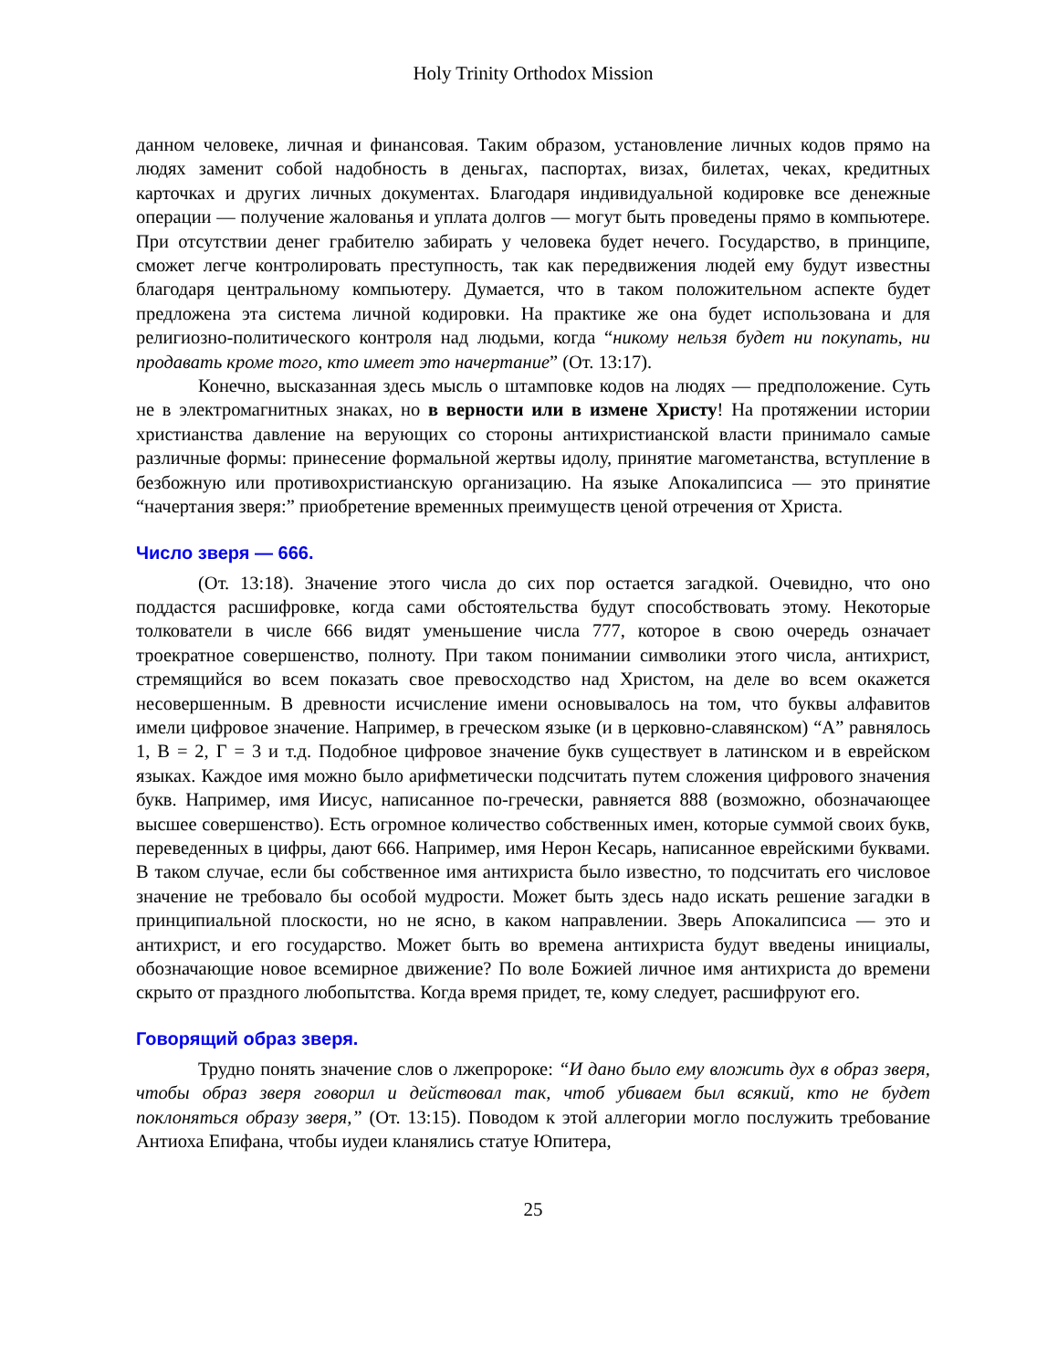Holy Trinity Orthodox Mission
данном человеке, личная и финансовая. Таким образом, установление личных кодов прямо на людях заменит собой надобность в деньгах, паспортах, визах, билетах, чеках, кредитных карточках и других личных документах. Благодаря индивидуальной кодировке все денежные операции — получение жалованья и уплата долгов — могут быть проведены прямо в компьютере. При отсутствии денег грабителю забирать у человека будет нечего. Государство, в принципе, сможет легче контролировать преступность, так как передвижения людей ему будут известны благодаря центральному компьютеру. Думается, что в таком положительном аспекте будет предложена эта система личной кодировки. На практике же она будет использована и для религиозно-политического контроля над людьми, когда “никому нельзя будет ни покупать, ни продавать кроме того, кто имеет это начертание” (От. 13:17).
Конечно, высказанная здесь мысль о штамповке кодов на людях — предположение. Суть не в электромагнитных знаках, но в верности или в измене Христу! На протяжении истории христианства давление на верующих со стороны антихристианской власти принимало самые различные формы: принесение формальной жертвы идолу, принятие магометанства, вступление в безбожную или противохристианскую организацию. На языке Апокалипсиса — это принятие “начертания зверя:” приобретение временных преимуществ ценой отречения от Христа.
Число зверя — 666.
(От. 13:18). Значение этого числа до сих пор остается загадкой. Очевидно, что оно поддастся расшифровке, когда сами обстоятельства будут способствовать этому. Некоторые толкователи в числе 666 видят уменьшение числа 777, которое в свою очередь означает троекратное совершенство, полноту. При таком понимании символики этого числа, антихрист, стремящийся во всем показать свое превосходство над Христом, на деле во всем окажется несовершенным. В древности исчисление имени основывалось на том, что буквы алфавитов имели цифровое значение. Например, в греческом языке (и в церковно-славянском) “А” равнялось 1, В = 2, Г = 3 и т.д. Подобное цифровое значение букв существует в латинском и в еврейском языках. Каждое имя можно было арифметически подсчитать путем сложения цифрового значения букв. Например, имя Иисус, написанное по-гречески, равняется 888 (возможно, обозначающее высшее совершенство). Есть огромное количество собственных имен, которые суммой своих букв, переведенных в цифры, дают 666. Например, имя Нерон Кесарь, написанное еврейскими буквами. В таком случае, если бы собственное имя антихриста было известно, то подсчитать его числовое значение не требовало бы особой мудрости. Может быть здесь надо искать решение загадки в принципиальной плоскости, но не ясно, в каком направлении. Зверь Апокалипсиса — это и антихрист, и его государство. Может быть во времена антихриста будут введены инициалы, обозначающие новое всемирное движение? По воле Божией личное имя антихриста до времени скрыто от праздного любопытства. Когда время придет, те, кому следует, расшифруют его.
Говорящий образ зверя.
Трудно понять значение слов о лжепророке: “И дано было ему вложить дух в образ зверя, чтобы образ зверя говорил и действовал так, чтоб убиваем был всякий, кто не будет поклоняться образу зверя,” (От. 13:15). Поводом к этой аллегории могло послужить требование Антиоха Епифана, чтобы иудеи кланялись статуе Юпитера,
25